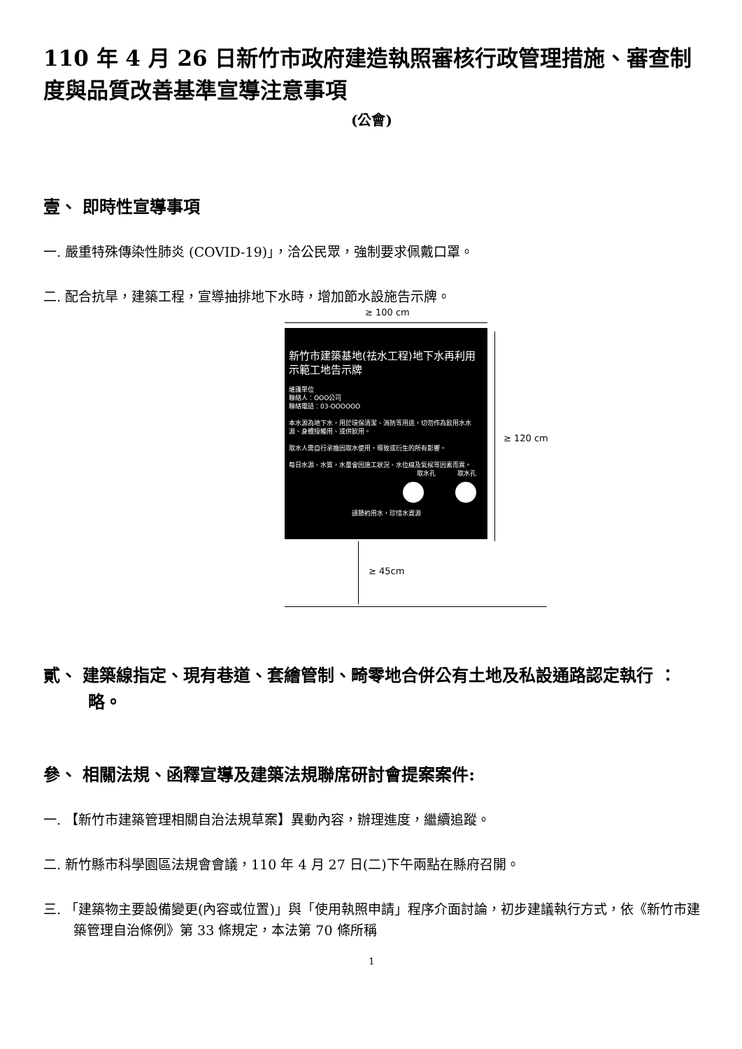110 年 4 月 26 日新竹市政府建造執照審核行政管理措施、審查制度與品質改善基準宣導注意事項
(公會)
壹、 即時性宣導事項
一. 嚴重特殊傳染性肺炎 (COVID-19)」，洽公民眾，強制要求佩戴口罩。
二. 配合抗旱，建築工程，宣導抽排地下水時，增加節水設施告示牌。
≥ 100 cm
新竹市建築基地(祛水工程)地下水再利用示範工地告示牌
維護單位
聯絡人：OOO公司
聯絡電話：03-OOOOOO
本水源為地下水，用於環保清潔、消防等用途，切勿作為飲用水水源、身體接觸用、或供飲用。
取水人需自行承擔因取水使用，導致或衍生的所有影響。
每日水源、水質，水量會因施工狀況、水位線及氣候等因素而異。
取水孔 取水孔
請節約用水，珍惜水資源
≥ 120 cm
≥ 45cm
貳、 建築線指定、現有巷道、套繪管制、畸零地合併公有土地及私設通路認定執行 ： 略。
參、 相關法規、函釋宣導及建築法規聯席研討會提案案件:
一. 【新竹市建築管理相關自治法規草案】異動內容，辦理進度，繼續追蹤。
二. 新竹縣市科學園區法規會會議，110 年 4 月 27 日(二)下午兩點在縣府召開。
三. 「建築物主要設備變更(內容或位置)」與「使用執照申請」程序介面討論，初步建議執行方式，依《新竹市建築管理自治條例》第 33 條規定，本法第 70 條所稱
1